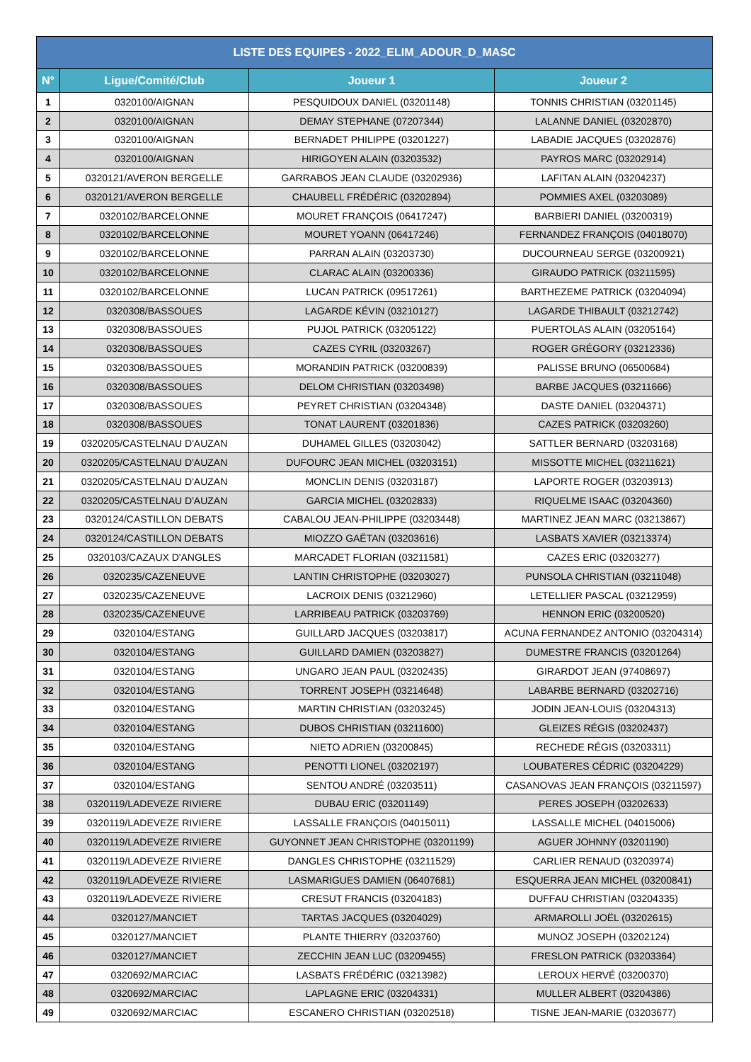| LISTE DES EQUIPES - 2022_ELIM_ADOUR_D_MASC | | | |
| --- | --- | --- | --- |
| N° | Ligue/Comité/Club | Joueur 1 | Joueur 2 |
| 1 | 0320100/AIGNAN | PESQUIDOUX DANIEL (03201148) | TONNIS CHRISTIAN (03201145) |
| 2 | 0320100/AIGNAN | DEMAY STEPHANE (07207344) | LALANNE DANIEL (03202870) |
| 3 | 0320100/AIGNAN | BERNADET PHILIPPE (03201227) | LABADIE JACQUES (03202876) |
| 4 | 0320100/AIGNAN | HIRIGOYEN ALAIN (03203532) | PAYROS MARC (03202914) |
| 5 | 0320121/AVERON BERGELLE | GARRABOS JEAN CLAUDE (03202936) | LAFITAN ALAIN (03204237) |
| 6 | 0320121/AVERON BERGELLE | CHAUBELL FRÉDÉRIC (03202894) | POMMIES AXEL (03203089) |
| 7 | 0320102/BARCELONNE | MOURET FRANÇOIS (06417247) | BARBIERI DANIEL (03200319) |
| 8 | 0320102/BARCELONNE | MOURET YOANN (06417246) | FERNANDEZ FRANÇOIS (04018070) |
| 9 | 0320102/BARCELONNE | PARRAN ALAIN (03203730) | DUCOURNEAU SERGE (03200921) |
| 10 | 0320102/BARCELONNE | CLARAC ALAIN (03200336) | GIRAUDO PATRICK (03211595) |
| 11 | 0320102/BARCELONNE | LUCAN PATRICK (09517261) | BARTHEZEME PATRICK (03204094) |
| 12 | 0320308/BASSOUES | LAGARDE KÉVIN (03210127) | LAGARDE THIBAULT (03212742) |
| 13 | 0320308/BASSOUES | PUJOL PATRICK (03205122) | PUERTOLAS ALAIN (03205164) |
| 14 | 0320308/BASSOUES | CAZES CYRIL (03203267) | ROGER GRÉGORY (03212336) |
| 15 | 0320308/BASSOUES | MORANDIN PATRICK (03200839) | PALISSE BRUNO (06500684) |
| 16 | 0320308/BASSOUES | DELOM CHRISTIAN (03203498) | BARBE JACQUES (03211666) |
| 17 | 0320308/BASSOUES | PEYRET CHRISTIAN (03204348) | DASTE DANIEL (03204371) |
| 18 | 0320308/BASSOUES | TONAT LAURENT (03201836) | CAZES PATRICK (03203260) |
| 19 | 0320205/CASTELNAU D'AUZAN | DUHAMEL GILLES (03203042) | SATTLER BERNARD (03203168) |
| 20 | 0320205/CASTELNAU D'AUZAN | DUFOURC JEAN MICHEL (03203151) | MISSOTTE MICHEL (03211621) |
| 21 | 0320205/CASTELNAU D'AUZAN | MONCLIN DENIS (03203187) | LAPORTE ROGER (03203913) |
| 22 | 0320205/CASTELNAU D'AUZAN | GARCIA MICHEL (03202833) | RIQUELME ISAAC (03204360) |
| 23 | 0320124/CASTILLON DEBATS | CABALOU JEAN-PHILIPPE (03203448) | MARTINEZ JEAN MARC (03213867) |
| 24 | 0320124/CASTILLON DEBATS | MIOZZO GAËTAN (03203616) | LASBATS XAVIER (03213374) |
| 25 | 0320103/CAZAUX D'ANGLES | MARCADET FLORIAN (03211581) | CAZES ERIC (03203277) |
| 26 | 0320235/CAZENEUVE | LANTIN CHRISTOPHE (03203027) | PUNSOLA CHRISTIAN (03211048) |
| 27 | 0320235/CAZENEUVE | LACROIX DENIS (03212960) | LETELLIER PASCAL (03212959) |
| 28 | 0320235/CAZENEUVE | LARRIBEAU PATRICK (03203769) | HENNON ERIC (03200520) |
| 29 | 0320104/ESTANG | GUILLARD JACQUES (03203817) | ACUNA FERNANDEZ ANTONIO (03204314) |
| 30 | 0320104/ESTANG | GUILLARD DAMIEN (03203827) | DUMESTRE FRANCIS (03201264) |
| 31 | 0320104/ESTANG | UNGARO JEAN PAUL (03202435) | GIRARDOT JEAN (97408697) |
| 32 | 0320104/ESTANG | TORRENT JOSEPH (03214648) | LABARBE BERNARD (03202716) |
| 33 | 0320104/ESTANG | MARTIN CHRISTIAN (03203245) | JODIN JEAN-LOUIS (03204313) |
| 34 | 0320104/ESTANG | DUBOS CHRISTIAN (03211600) | GLEIZES RÉGIS (03202437) |
| 35 | 0320104/ESTANG | NIETO ADRIEN (03200845) | RECHEDE RÉGIS (03203311) |
| 36 | 0320104/ESTANG | PENOTTI LIONEL (03202197) | LOUBATERES CÉDRIC (03204229) |
| 37 | 0320104/ESTANG | SENTOU ANDRÉ (03203511) | CASANOVAS JEAN FRANÇOIS (03211597) |
| 38 | 0320119/LADEVEZE RIVIERE | DUBAU ERIC (03201149) | PERES JOSEPH (03202633) |
| 39 | 0320119/LADEVEZE RIVIERE | LASSALLE FRANÇOIS (04015011) | LASSALLE MICHEL (04015006) |
| 40 | 0320119/LADEVEZE RIVIERE | GUYONNET JEAN CHRISTOPHE (03201199) | AGUER JOHNNY (03201190) |
| 41 | 0320119/LADEVEZE RIVIERE | DANGLES CHRISTOPHE (03211529) | CARLIER RENAUD (03203974) |
| 42 | 0320119/LADEVEZE RIVIERE | LASMARIGUES DAMIEN (06407681) | ESQUERRA JEAN MICHEL (03200841) |
| 43 | 0320119/LADEVEZE RIVIERE | CRESUT FRANCIS (03204183) | DUFFAU CHRISTIAN (03204335) |
| 44 | 0320127/MANCIET | TARTAS JACQUES (03204029) | ARMAROLLI JOËL (03202615) |
| 45 | 0320127/MANCIET | PLANTE THIERRY (03203760) | MUNOZ JOSEPH (03202124) |
| 46 | 0320127/MANCIET | ZECCHIN JEAN LUC (03209455) | FRESLON PATRICK (03203364) |
| 47 | 0320692/MARCIAC | LASBATS FRÉDÉRIC (03213982) | LEROUX HERVÉ (03200370) |
| 48 | 0320692/MARCIAC | LAPLAGNE ERIC (03204331) | MULLER ALBERT (03204386) |
| 49 | 0320692/MARCIAC | ESCANERO CHRISTIAN (03202518) | TISNE JEAN-MARIE (03203677) |